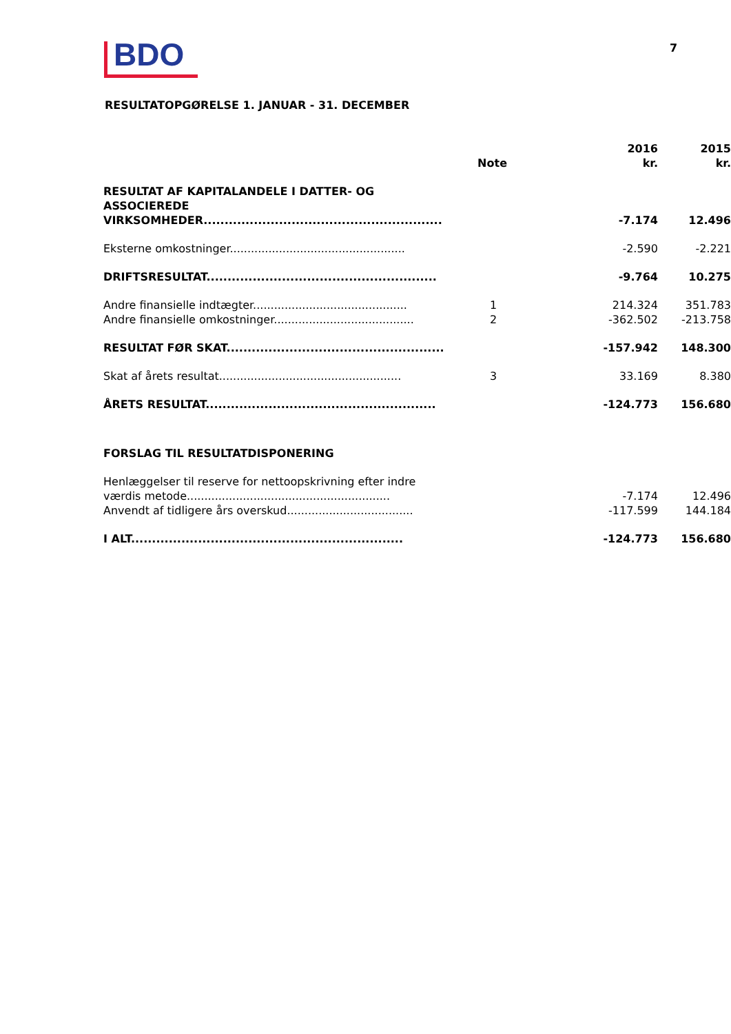BDO 7
RESULTATOPGØRELSE 1. JANUAR - 31. DECEMBER
| | Note | 2016 kr. | 2015 kr. |
| --- | --- | --- | --- |
| RESULTAT AF KAPITALANDELE I DATTER- OG ASSOCIEREDE VIRKSOMHEDER......................................................... | | -7.174 | 12.496 |
| Eksterne omkostninger.................................................. | | -2.590 | -2.221 |
| DRIFTSRESULTAT....................................................... | | -9.764 | 10.275 |
| Andre finansielle indtægter............................................ | 1 | 214.324 | 351.783 |
| Andre finansielle omkostninger........................................ | 2 | -362.502 | -213.758 |
| RESULTAT FØR SKAT.................................................... | | -157.942 | 148.300 |
| Skat af årets resultat.................................................... | 3 | 33.169 | 8.380 |
| ÅRETS RESULTAT....................................................... | | -124.773 | 156.680 |
| FORSLAG TIL RESULTATDISPONERING | | | |
| Henlæggelser til reserve for nettoopskrivning efter indre værdis metode.......................................................... | | -7.174 | 12.496 |
| Anvendt af tidligere års overskud.................................... | | -117.599 | 144.184 |
| I ALT................................................................. | | -124.773 | 156.680 |